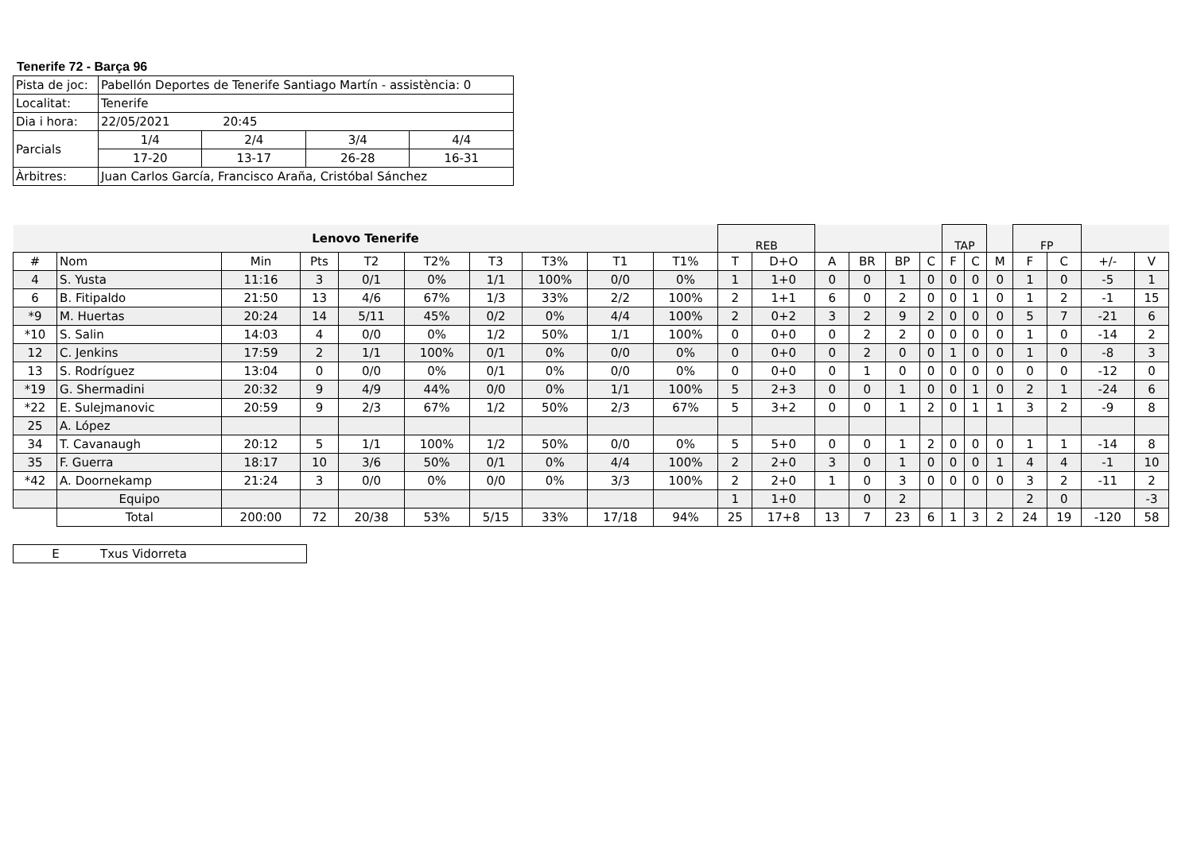Tenerife 72 - Barça 96
| Pista de joc: | Pabellón Deportes de Tenerife Santiago Martín - assistència: 0 | | | |
| Localitat: | Tenerife | | | |
| Dia i hora: | 22/05/2021 20:45 | | | |
| Parcials | 1/4 | 2/4 | 3/4 | 4/4 |
| | 17-20 | 13-17 | 26-28 | 16-31 |
| Àrbitres: | Juan Carlos García, Francisco Araña, Cristóbal Sánchez | | | |
| Lenovo Tenerife | | | | | | | | | | REB | | | | | | TAP | | | FP | | | |
| # | Nom | Min | Pts | T2 | T2% | T3 | T3% | T1 | T1% | T | D+O | A | BR | BP | C | F | C | M | F | C | +/- | V |
| 4 | S. Yusta | 11:16 | 3 | 0/1 | 0% | 1/1 | 100% | 0/0 | 0% | 1 | 1+0 | 0 | 0 | 1 | 0 | 0 | 0 | 0 | 1 | 0 | -5 | 1 |
| 6 | B. Fitipaldo | 21:50 | 13 | 4/6 | 67% | 1/3 | 33% | 2/2 | 100% | 2 | 1+1 | 6 | 0 | 2 | 0 | 0 | 1 | 0 | 1 | 2 | -1 | 15 |
| *9 | M. Huertas | 20:24 | 14 | 5/11 | 45% | 0/2 | 0% | 4/4 | 100% | 2 | 0+2 | 3 | 2 | 9 | 2 | 0 | 0 | 0 | 5 | 7 | -21 | 6 |
| *10 | S. Salin | 14:03 | 4 | 0/0 | 0% | 1/2 | 50% | 1/1 | 100% | 0 | 0+0 | 0 | 2 | 2 | 0 | 0 | 0 | 0 | 1 | 0 | -14 | 2 |
| 12 | C. Jenkins | 17:59 | 2 | 1/1 | 100% | 0/1 | 0% | 0/0 | 0% | 0 | 0+0 | 0 | 2 | 0 | 0 | 1 | 0 | 0 | 1 | 0 | -8 | 3 |
| 13 | S. Rodríguez | 13:04 | 0 | 0/0 | 0% | 0/1 | 0% | 0/0 | 0% | 0 | 0+0 | 0 | 1 | 0 | 0 | 0 | 0 | 0 | 0 | 0 | -12 | 0 |
| *19 | G. Shermadini | 20:32 | 9 | 4/9 | 44% | 0/0 | 0% | 1/1 | 100% | 5 | 2+3 | 0 | 0 | 1 | 0 | 0 | 1 | 0 | 2 | 1 | -24 | 6 |
| *22 | E. Sulejmanovic | 20:59 | 9 | 2/3 | 67% | 1/2 | 50% | 2/3 | 67% | 5 | 3+2 | 0 | 0 | 1 | 2 | 0 | 1 | 1 | 3 | 2 | -9 | 8 |
| 25 | A. López | | | | | | | | | | | | | | | | | | | | | |
| 34 | T. Cavanaugh | 20:12 | 5 | 1/1 | 100% | 1/2 | 50% | 0/0 | 0% | 5 | 5+0 | 0 | 0 | 1 | 2 | 0 | 0 | 0 | 1 | 1 | -14 | 8 |
| 35 | F. Guerra | 18:17 | 10 | 3/6 | 50% | 0/1 | 0% | 4/4 | 100% | 2 | 2+0 | 3 | 0 | 1 | 0 | 0 | 0 | 1 | 4 | 4 | -1 | 10 |
| *42 | A. Doornekamp | 21:24 | 3 | 0/0 | 0% | 0/0 | 0% | 3/3 | 100% | 2 | 2+0 | 1 | 0 | 3 | 0 | 0 | 0 | 0 | 3 | 2 | -11 | 2 |
| | Equipo | | | | | | | | | 1 | 1+0 | | 0 | 2 | | | | | 2 | 0 | | -3 |
| | Total | 200:00 | 72 | 20/38 | 53% | 5/15 | 33% | 17/18 | 94% | 25 | 17+8 | 13 | 7 | 23 | 6 | 1 | 3 | 2 | 24 | 19 | -120 | 58 |
| E | Txus Vidorreta |